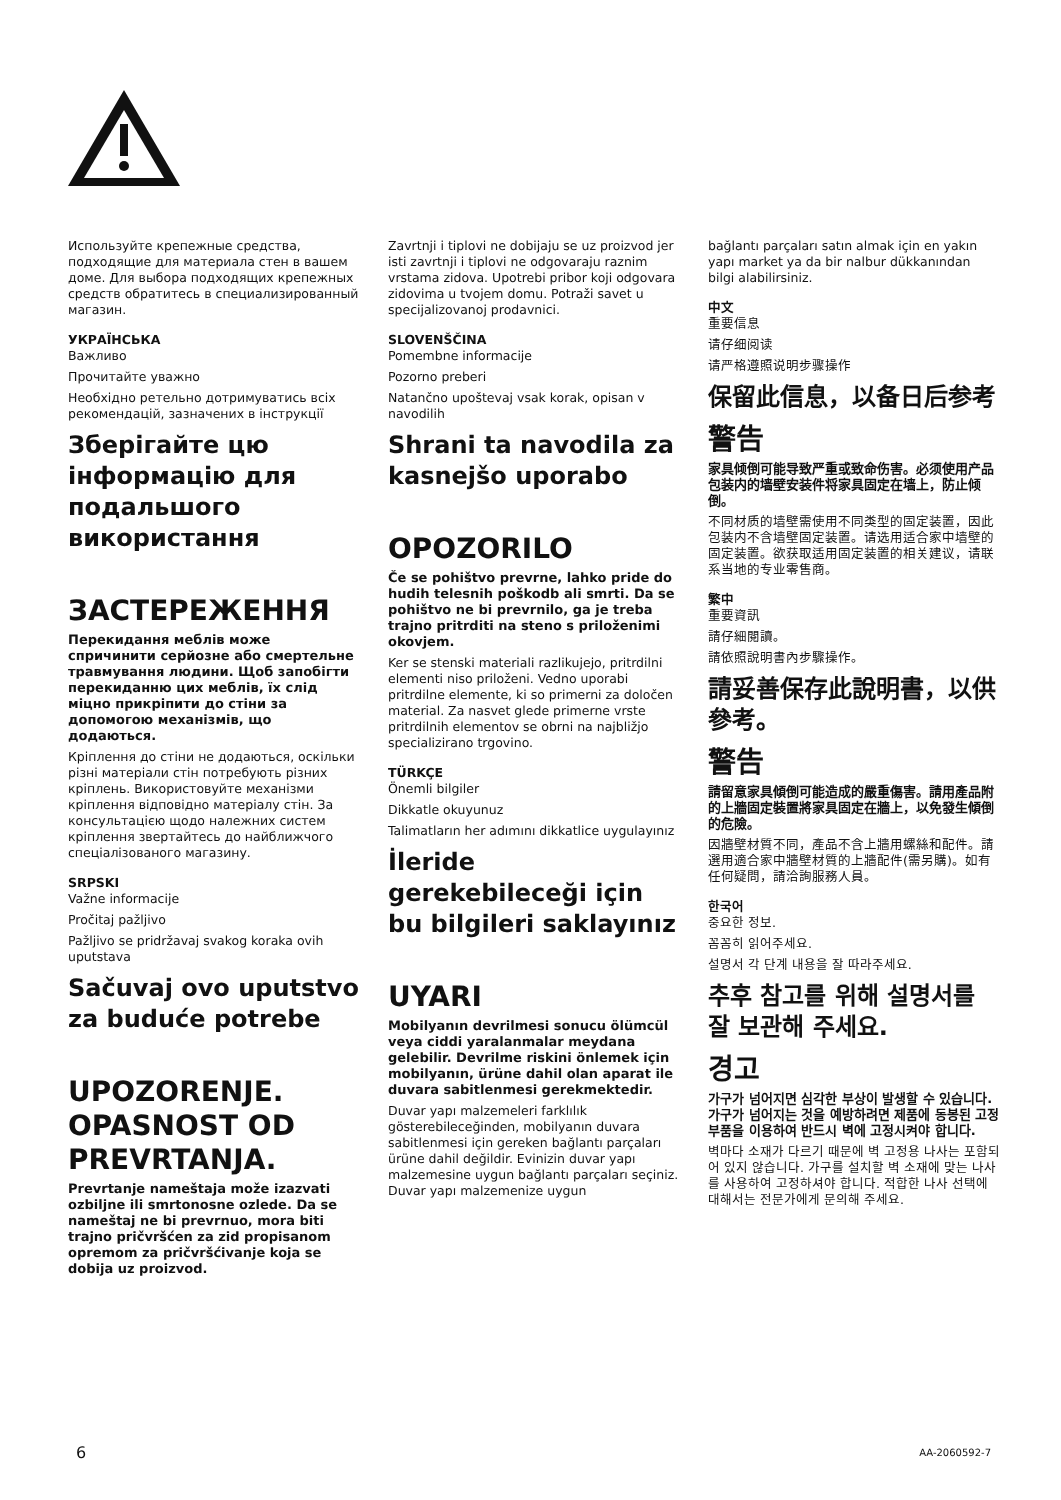Используйте крепежные средства, подходящие для материала стен в вашем доме. Для выбора подходящих крепежных средств обратитесь в специализированный магазин.
УКРАЇНСЬКА
Важливо
Прочитайте уважно
Необхідно ретельно дотримуватись всіх рекомендацій, зазначених в інструкції
Зберігайте цю інформацію для подальшого використання
ЗАСТЕРЕЖЕННЯ
Перекидання меблів може спричинити серйозне або смертельне травмування людини. Щоб запобігти перекиданню цих меблів, їх слід міцно прикріпити до стіни за допомогою механізмів, що додаються.
Кріплення до стіни не додаються, оскільки різні матеріали стін потребують різних кріплень. Використовуйте механізми кріплення відповідно матеріалу стін. За консультацією щодо належних систем кріплення звертайтесь до найближчого спеціалізованого магазину.
SRPSKI
Važne informacije
Pročitaj pažljivo
Pažljivo se pridržavaj svakog koraka ovih uputstava
Sačuvaj ovo uputstvo za buduće potrebe
UPOZORENJE. OPASNOST OD PREVRTANJA.
Prevrtanje nameštaja može izazvati ozbiljne ili smrtonosne ozlede. Da se nameštaj ne bi prevrnuo, mora biti trajno pričvršćen za zid propisanom opremom za pričvršćivanje koja se dobija uz proizvod.
Zavrtnji i tiplovi ne dobijaju se uz proizvod jer isti zavrtnji i tiplovi ne odgovaraju raznim vrstama zidova. Upotrebi pribor koji odgovara zidovima u tvojem domu. Potraži savet u specijalizovanoj prodavnici.
SLOVENŠČINA
Pomembne informacije
Pozorno preberi
Natančno upoštevaj vsak korak, opisan v navodilih
Shrani ta navodila za kasnejšo uporabo
OPOZORILO
Če se pohištvo prevrne, lahko pride do hudih telesnih poškodb ali smrti. Da se pohištvo ne bi prevrnilo, ga je treba trajno pritrditi na steno s priloženimi okovjem.
Ker se stenski materiali razlikujejo, pritrdilni elementi niso priloženi. Vedno uporabi pritrdilne elemente, ki so primerni za določen material. Za nasvet glede primerne vrste pritrdilnih elementov se obrni na najbližjo specializirano trgovino.
TÜRKÇE
Önemli bilgiler
Dikkatle okuyunuz
Talimatların her adımını dikkatlice uygulayınız
İleride gerekebileceği için bu bilgileri saklayınız
UYARI
Mobilyanın devrilmesi sonucu ölümcül veya ciddi yaralanmalar meydana gelebilir. Devrilme riskini önlemek için mobilyanın, ürüne dahil olan aparat ile duvara sabitlenmesi gerekmektedir.
Duvar yapı malzemeleri farklılık gösterebileceğinden, mobilyanın duvara sabitlenmesi için gereken bağlantı parçaları ürüne dahil değildir. Evinizin duvar yapı malzemesine uygun bağlantı parçaları seçiniz. Duvar yapı malzemenize uygun
bağlantı parçaları satın almak için en yakın yapı market ya da bir nalbur dükkanından bilgi alabilirsiniz.
中文
重要信息
请仔细阅读
请严格遵照说明步骤操作
保留此信息，以备日后参考
警告
家具倾倒可能导致严重或致命伤害。必须使用产品包装内的墙壁安装件将家具固定在墙上，防止倾倒。
不同材质的墙壁需使用不同类型的固定装置，因此包装内不含墙壁固定装置。请选用适合家中墙壁的固定装置。欲获取适用固定装置的相关建议，请联系当地的专业零售商。
繁中
重要資訊
請仔細閱讀。
請依照說明書內步驟操作。
請妥善保存此說明書，以供參考。
警告
請留意家具傾倒可能造成的嚴重傷害。請用產品附的上牆固定裝置將家具固定在牆上，以免發生傾倒的危險。
因牆壁材質不同，產品不含上牆用螺絲和配件。請選用適合家中牆壁材質的上牆配件(需另購)。如有任何疑問，請洽詢服務人員。
한국어
중요한 정보.
꼼꼼히 읽어주세요.
설명서 각 단계 내용을 잘 따라주세요.
추후 참고를 위해 설명서를 잘 보관해 주세요.
경고
가구가 넘어지면 심각한 부상이 발생할 수 있습니다. 가구가 넘어지는 것을 예방하려면 제품에 동봉된 고정 부품을 이용하여 반드시 벽에 고정시켜야 합니다.
벽마다 소재가 다르기 때문에 벽 고정용 나사는 포함되어 있지 않습니다. 가구를 설치할 벽 소재에 맞는 나사를 사용하여 고정하셔야 합니다. 적합한 나사 선택에 대해서는 전문가에게 문의해 주세요.
6 AA-2060592-7